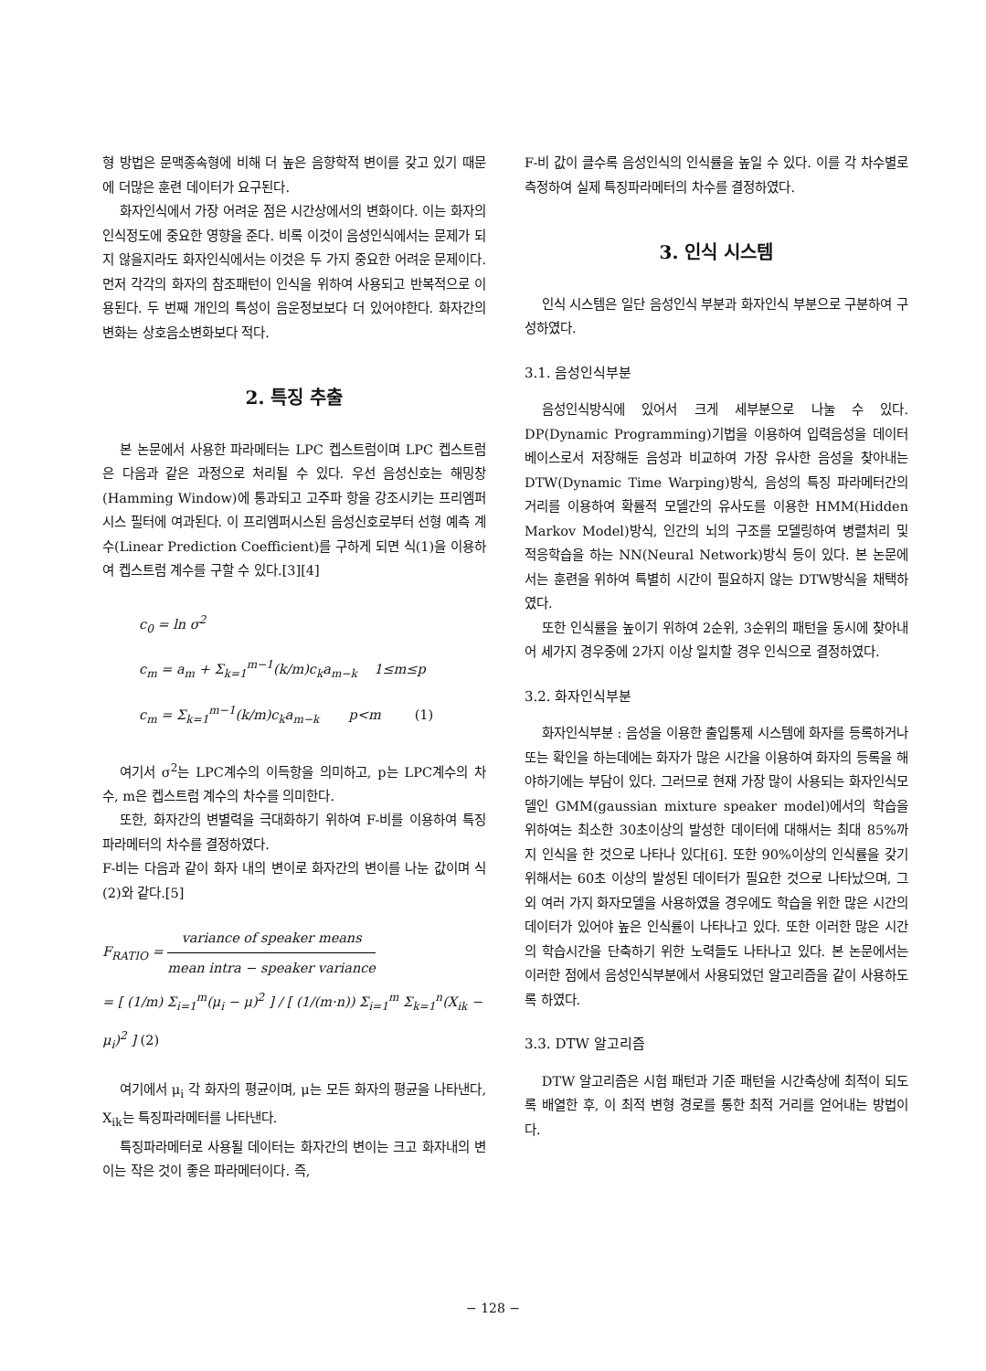형 방법은 문맥종속형에 비해 더 높은 음향학적 변이를 갖고 있기 때문에 더많은 훈련 데이터가 요구된다.
화자인식에서 가장 어려운 점은 시간상에서의 변화이다. 이는 화자의 인식정도에 중요한 영향을 준다. 비록 이것이 음성인식에서는 문제가 되지 않을지라도 화자인식에서는 이것은 두 가지 중요한 어려운 문제이다. 먼저 각각의 화자의 참조패턴이 인식을 위하여 사용되고 반복적으로 이용된다. 두 번째 개인의 특성이 음운정보보다 더 있어야한다. 화자간의 변화는 상호음소변화보다 적다.
2. 특징 추출
본 논문에서 사용한 파라메터는 LPC 켑스트럼이며 LPC 켑스트럼은 다음과 같은 과정으로 처리될 수 있다. 우선 음성신호는 해밍창(Hamming Window)에 통과되고 고주파 항을 강조시키는 프리엠퍼시스 필터에 여과된다. 이 프리엠퍼시스된 음성신호로부터 선형 예측 계수(Linear Prediction Coefficient)를 구하게 되면 식(1)을 이용하여 켑스트럼 계수를 구할 수 있다.[3][4]
c<sub>0</sub> = ln σ<sup>2</sup>
c<sub>m</sub> = a<sub>m</sub> + Σ<sub>k=1</sub><sup>m−1</sup>(k/m)c<sub>k</sub>a<sub>m−k</sub> 1≤m≤p
c<sub>m</sub> = Σ<sub>k=1</sub><sup>m−1</sup>(k/m)c<sub>k</sub>a<sub>m−k</sub> p<m (1)
여기서 σ<sup>2</sup>는 LPC계수의 이득항을 의미하고, p는 LPC계수의 차수, m은 켑스트럼 계수의 차수를 의미한다.
또한, 화자간의 변별력을 극대화하기 위하여 F-비를 이용하여 특징파라메터의 차수를 결정하였다.
F-비는 다음과 같이 화자 내의 변이로 화자간의 변이를 나눈 값이며 식(2)와 같다.[5]
F<sub>RATIO</sub> = variance of speaker means mean intra − speaker variance
= [ (1/m) Σ<sub>i=1</sub><sup>m</sup>(μ<sub>i</sub> − μ)<sup>2</sup> ] / [ (1/(m·n)) Σ<sub>i=1</sub><sup>m</sup> Σ<sub>k=1</sub><sup>n</sup>(X<sub>ik</sub> − μ<sub>i</sub>)<sup>2</sup> ] (2)
여기에서 μ<sub>i</sub> 각 화자의 평균이며, μ는 모든 화자의 평균을 나타낸다, X<sub>ik</sub>는 특징파라메터를 나타낸다.
특징파라메터로 사용될 데이터는 화자간의 변이는 크고 화자내의 변이는 작은 것이 좋은 파라메터이다. 즉,
F-비 값이 클수록 음성인식의 인식률을 높일 수 있다. 이를 각 차수별로 측정하여 실제 특징파라메터의 차수를 결정하였다.
3. 인식 시스템
인식 시스템은 일단 음성인식 부분과 화자인식 부분으로 구분하여 구성하였다.
3.1. 음성인식부분
음성인식방식에 있어서 크게 세부분으로 나눌 수 있다. DP(Dynamic Programming)기법을 이용하여 입력음성을 데이터 베이스로서 저장해둔 음성과 비교하여 가장 유사한 음성을 찾아내는 DTW(Dynamic Time Warping)방식, 음성의 특징 파라메터간의 거리를 이용하여 확률적 모델간의 유사도를 이용한 HMM(Hidden Markov Model)방식, 인간의 뇌의 구조를 모델링하여 병렬처리 및 적응학습을 하는 NN(Neural Network)방식 등이 있다. 본 논문에서는 훈련을 위하여 특별히 시간이 필요하지 않는 DTW방식을 채택하였다.
또한 인식률을 높이기 위하여 2순위, 3순위의 패턴을 동시에 찾아내어 세가지 경우중에 2가지 이상 일치할 경우 인식으로 결정하였다.
3.2. 화자인식부분
화자인식부분 : 음성을 이용한 출입통제 시스템에 화자를 등록하거나 또는 확인을 하는데에는 화자가 많은 시간을 이용하여 화자의 등록을 해야하기에는 부담이 있다. 그러므로 현재 가장 많이 사용되는 화자인식모델인 GMM(gaussian mixture speaker model)에서의 학습을 위하여는 최소한 30초이상의 발성한 데이터에 대해서는 최대 85%까지 인식을 한 것으로 나타나 있다[6]. 또한 90%이상의 인식률을 갖기 위해서는 60초 이상의 발성된 데이터가 필요한 것으로 나타났으며, 그 외 여러 가지 화자모델을 사용하였을 경우에도 학습을 위한 많은 시간의 데이터가 있어야 높은 인식률이 나타나고 있다. 또한 이러한 많은 시간의 학습시간을 단축하기 위한 노력들도 나타나고 있다. 본 논문에서는 이러한 점에서 음성인식부분에서 사용되었던 알고리즘을 같이 사용하도록 하였다.
3.3. DTW 알고리즘
DTW 알고리즘은 시험 패턴과 기준 패턴을 시간축상에 최적이 되도록 배열한 후, 이 최적 변형 경로를 통한 최적 거리를 얻어내는 방법이다.
− 128 −